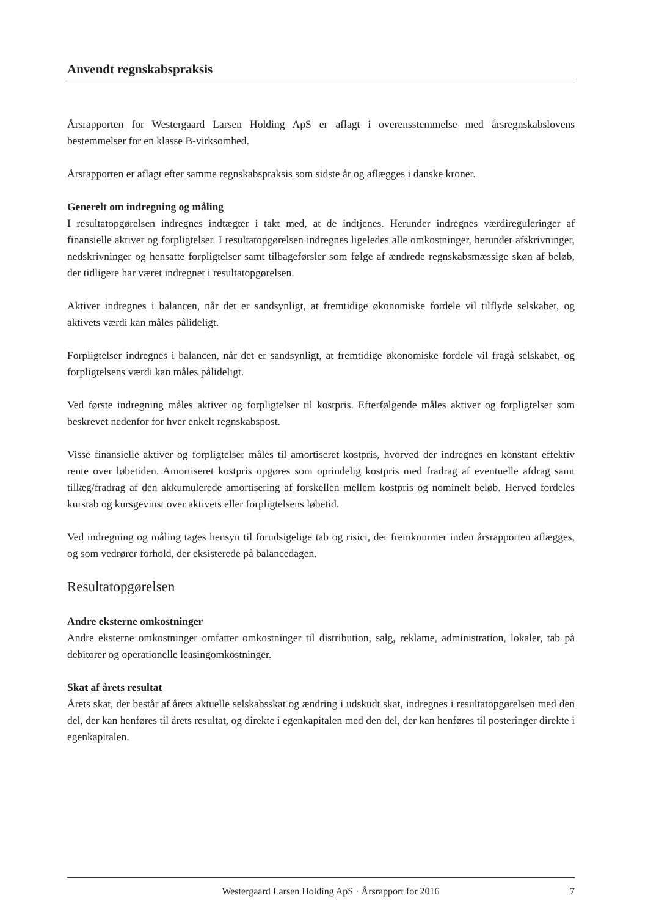Anvendt regnskabspraksis
Årsrapporten for Westergaard Larsen Holding ApS er aflagt i overensstemmelse med årsregnskabslovens bestemmelser for en klasse B-virksomhed.
Årsrapporten er aflagt efter samme regnskabspraksis som sidste år og aflægges i danske kroner.
Generelt om indregning og måling
I resultatopgørelsen indregnes indtægter i takt med, at de indtjenes. Herunder indregnes værdireguleringer af finansielle aktiver og forpligtelser. I resultatopgørelsen indregnes ligeledes alle omkostninger, herunder afskrivninger, nedskrivninger og hensatte forpligtelser samt tilbageførsler som følge af ændrede regnskabsmæssige skøn af beløb, der tidligere har været indregnet i resultatopgørelsen.
Aktiver indregnes i balancen, når det er sandsynligt, at fremtidige økonomiske fordele vil tilflyde selskabet, og aktivets værdi kan måles pålideligt.
Forpligtelser indregnes i balancen, når det er sandsynligt, at fremtidige økonomiske fordele vil fragå selskabet, og forpligtelsens værdi kan måles pålideligt.
Ved første indregning måles aktiver og forpligtelser til kostpris. Efterfølgende måles aktiver og forpligtelser som beskrevet nedenfor for hver enkelt regnskabspost.
Visse finansielle aktiver og forpligtelser måles til amortiseret kostpris, hvorved der indregnes en konstant effektiv rente over løbetiden. Amortiseret kostpris opgøres som oprindelig kostpris med fradrag af eventuelle afdrag samt tillæg/fradrag af den akkumulerede amortisering af forskellen mellem kostpris og nominelt beløb. Herved fordeles kurstab og kursgevinst over aktivets eller forpligtelsens løbetid.
Ved indregning og måling tages hensyn til forudsigelige tab og risici, der fremkommer inden årsrapporten aflægges, og som vedrører forhold, der eksisterede på balancedagen.
Resultatopgørelsen
Andre eksterne omkostninger
Andre eksterne omkostninger omfatter omkostninger til distribution, salg, reklame, administration, lokaler, tab på debitorer og operationelle leasingomkostninger.
Skat af årets resultat
Årets skat, der består af årets aktuelle selskabsskat og ændring i udskudt skat, indregnes i resultatopgørelsen med den del, der kan henføres til årets resultat, og direkte i egenkapitalen med den del, der kan henføres til posteringer direkte i egenkapitalen.
Westergaard Larsen Holding ApS · Årsrapport for 2016 7